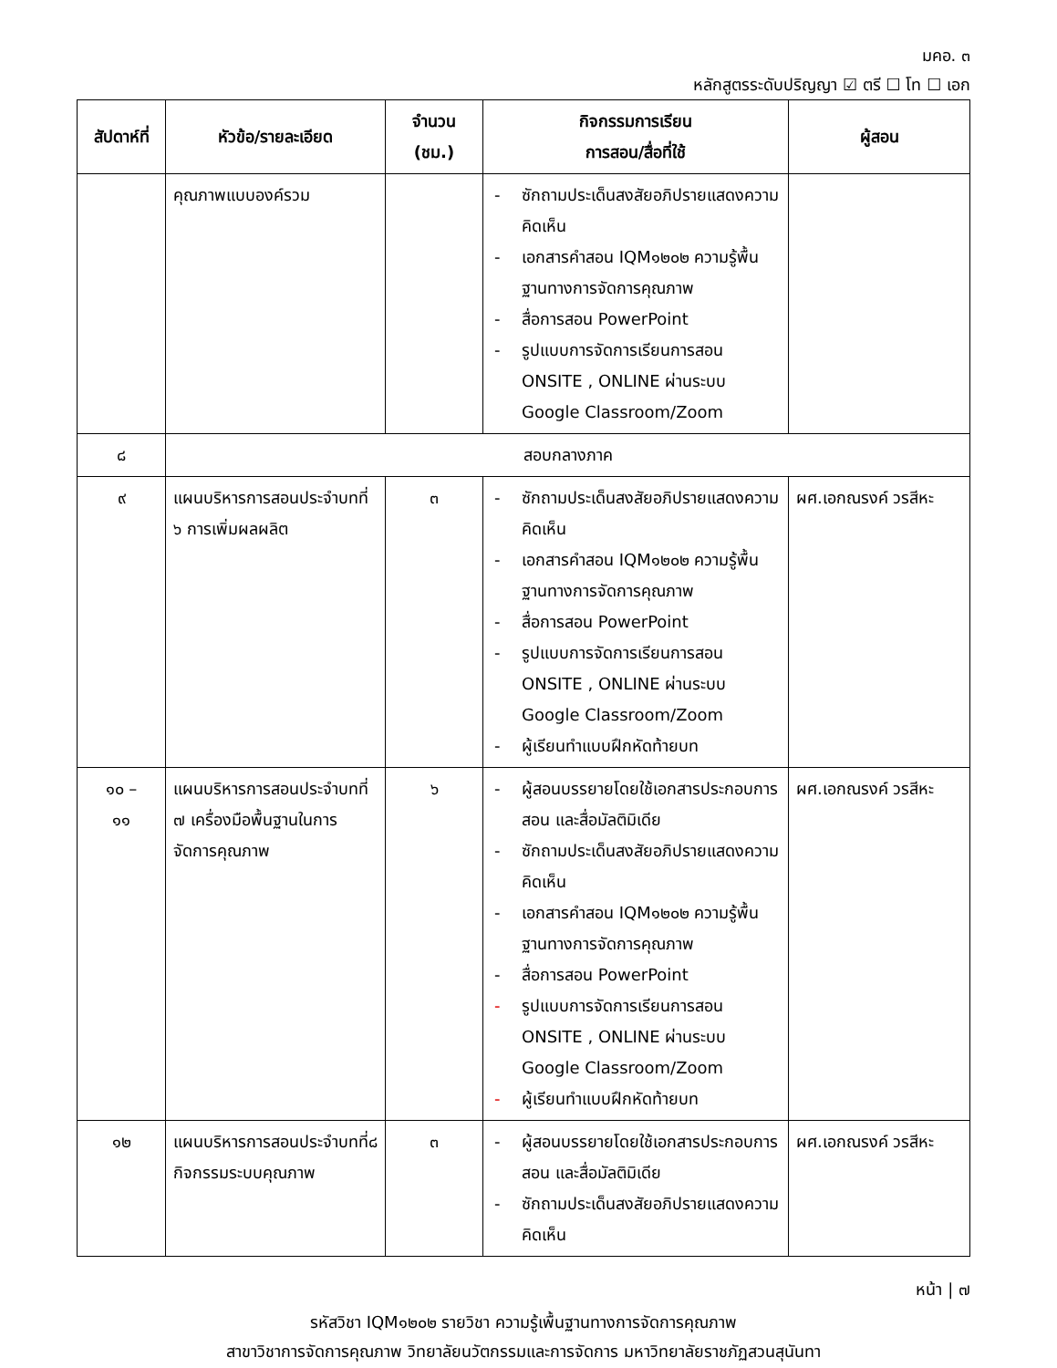มคอ. ๓
หลักสูตรระดับปริญญา ☑ ตรี ☐ โท ☐ เอก
| สัปดาห์ที่ | หัวข้อ/รายละเอียด | จำนวน (ชม.) | กิจกรรมการเรียน การสอน/สื่อที่ใช้ | ผู้สอน |
| --- | --- | --- | --- | --- |
| | คุณภาพแบบองค์รวม | | - ซักถามประเด็นสงสัยอภิปรายแสดงความคิดเห็น - เอกสารคำสอน IQM๑๒๐๒ ความรู้พื้นฐานทางการจัดการคุณภาพ - สื่อการสอน PowerPoint - รูปแบบการจัดการเรียนการสอน ONSITE , ONLINE ผ่านระบบ Google Classroom/Zoom | |
| ๘ | สอบกลางภาค | | | |
| ๙ | แผนบริหารการสอนประจำบทที่ ๖ การเพิ่มผลผลิต | ๓ | - ซักถามประเด็นสงสัยอภิปรายแสดงความคิดเห็น - เอกสารคำสอน IQM๑๒๐๒ ความรู้พื้นฐานทางการจัดการคุณภาพ - สื่อการสอน PowerPoint - รูปแบบการจัดการเรียนการสอน ONSITE , ONLINE ผ่านระบบ Google Classroom/Zoom - ผู้เรียนทำแบบฝึกหัดท้ายบท | ผศ.เอกณรงค์ วรสีหะ |
| ๑๐ – ๑๑ | แผนบริหารการสอนประจำบทที่ ๗ เครื่องมือพื้นฐานในการจัดการคุณภาพ | ๖ | - ผู้สอนบรรยายโดยใช้เอกสารประกอบการสอน และสื่อมัลติมิเดีย - ซักถามประเด็นสงสัยอภิปรายแสดงความคิดเห็น - เอกสารคำสอน IQM๑๒๐๒ ความรู้พื้นฐานทางการจัดการคุณภาพ - สื่อการสอน PowerPoint - รูปแบบการจัดการเรียนการสอน ONSITE , ONLINE ผ่านระบบ Google Classroom/Zoom - ผู้เรียนทำแบบฝึกหัดท้ายบท | ผศ.เอกณรงค์ วรสีหะ |
| ๑๒ | แผนบริหารการสอนประจำบทที่๘ กิจกรรมระบบคุณภาพ | ๓ | - ผู้สอนบรรยายโดยใช้เอกสารประกอบการสอน และสื่อมัลติมิเดีย - ซักถามประเด็นสงสัยอภิปรายแสดงความคิดเห็น | ผศ.เอกณรงค์ วรสีหะ |
หน้า | ๗
รหัสวิชา IQM๑๒๐๒ รายวิชา ความรู้เพื้นฐานทางการจัดการคุณภาพ
สาขาวิชาการจัดการคุณภาพ วิทยาลัยนวัตกรรมและการจัดการ มหาวิทยาลัยราชภัฏสวนสุนันทา